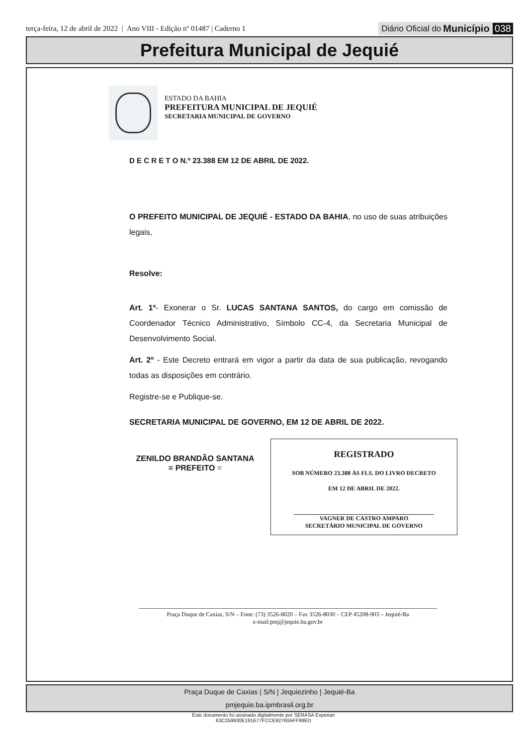terça-feira, 12 de abril de 2022 | Ano VIII - Edição nº 01487 | Caderno 1 Diário Oficial do Município 038
Prefeitura Municipal de Jequié
ESTADO DA BAHIA
PREFEITURA MUNICIPAL DE JEQUIÉ
SECRETARIA MUNICIPAL DE GOVERNO
D E C R E T O N.º 23.388 EM 12 DE ABRIL DE 2022.
O PREFEITO MUNICIPAL DE JEQUIÉ - ESTADO DA BAHIA, no uso de suas atribuições legais,
Resolve:
Art. 1º- Exonerar o Sr. LUCAS SANTANA SANTOS, do cargo em comissão de Coordenador Técnico Administrativo, Símbolo CC-4, da Secretaria Municipal de Desenvolvimento Social.
Art. 2º - Este Decreto entrará em vigor a partir da data de sua publicação, revogando todas as disposições em contrário.
Registre-se e Publique-se.
SECRETARIA MUNICIPAL DE GOVERNO, EM 12 DE ABRIL DE 2022.
ZENILDO BRANDÃO SANTANA
= PREFEITO =
REGISTRADO
SOB NÚMERO 23.388 ÀS FLS. DO LIVRO DECRETO
EM 12 DE ABRIL DE 2022.
VAGNER DE CASTRO AMPARO
SECRETÁRIO MUNICIPAL DE GOVERNO
Praça Duque de Caxias, S/N – Fone: (73) 3526-8020 – Fax 3526-8030 – CEP 45208-903 – Jequié-Ba
e-mail:pmj@jequie.ba.gov.br
Praça Duque de Caxias | S/N | Jequiezinho | Jequié-Ba
pmjequie.ba.ipmbrasil.org.br
Este documento foi assinado digitalmente por SERASA Experian
63C259930E191E77FCCE92760AFF98ED